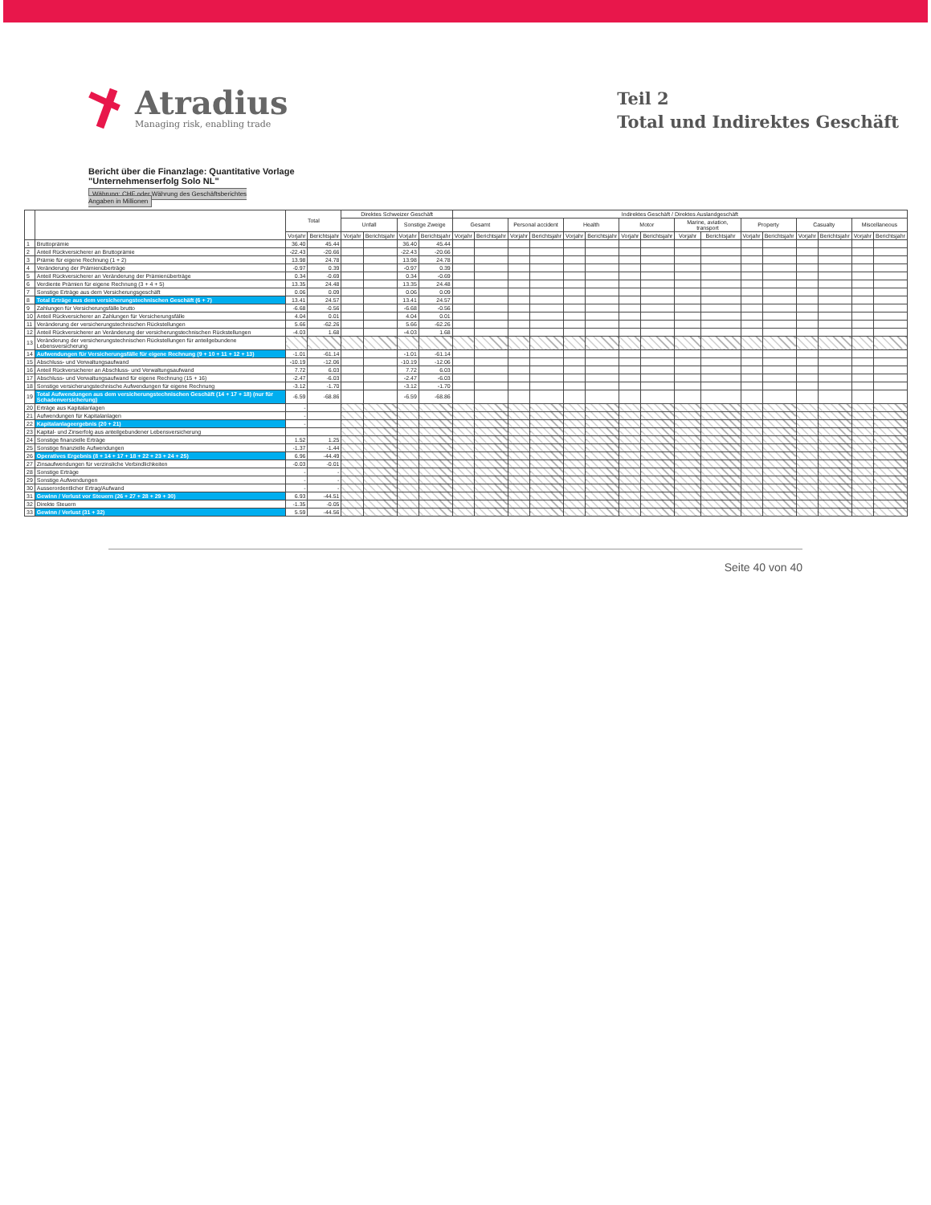Atradius
Managing risk, enabling trade
Teil 2
Total und Indirektes Geschäft
Bericht über die Finanzlage: Quantitative Vorlage
"Unternehmenserfolg Solo NL"
Währung: CHF oder Währung des Geschäftsberichtes
Angaben in Millionen
| | | Total | | Direktes Schweizer Geschäft | | | | Indirektes Geschäft / Direktes Auslandgeschäft | | | | | | | | | | | | | | | |
| --- | --- | --- | --- | --- | --- | --- | --- | --- | --- | --- | --- | --- | --- | --- | --- | --- | --- | --- | --- | --- | --- | --- | --- |
| | | | | Unfall | | Sonstige Zweige | | Gesamt | | Personal accident | | Health | | Motor | | Marine, aviation, transport | | Property | | Casualty | | Miscellaneous | |
| | | Vorjahr | Berichtsjahr | Vorjahr | Berichtsjahr | Vorjahr | Berichtsjahr | Vorjahr | Berichtsjahr | Vorjahr | Berichtsjahr | Vorjahr | Berichtsjahr | Vorjahr | Berichtsjahr | Vorjahr | Berichtsjahr | Vorjahr | Berichtsjahr | Vorjahr | Berichtsjahr | Vorjahr | Berichtsjahr |
| 1 | Bruttoprämie | 36.40 | 45.44 | | | 36.40 | 45.44 | | | | | | | | | | | | | | | | |
| 2 | Anteil Rückversicherer an Bruttoprämie | -22.43 | -20.66 | | | -22.43 | -20.66 | | | | | | | | | | | | | | | | |
| 3 | Prämie für eigene Rechnung (1 + 2) | 13.98 | 24.78 | | | 13.98 | 24.78 | | | | | | | | | | | | | | | | |
| 4 | Veränderung der Prämienüberträge | -0.97 | 0.39 | | | -0.97 | 0.39 | | | | | | | | | | | | | | | | |
| 5 | Anteil Rückversicherer an Veränderung der Prämienüberträge | 0.34 | -0.69 | | | 0.34 | -0.69 | | | | | | | | | | | | | | | | |
| 6 | Verdiente Prämien für eigene Rechnung (3 + 4 + 5) | 13.35 | 24.48 | | | 13.35 | 24.48 | | | | | | | | | | | | | | | | |
| 7 | Sonstige Erträge aus dem Versicherungsgeschäft | 0.06 | 0.09 | | | 0.06 | 0.09 | | | | | | | | | | | | | | | | |
| 8 | Total Erträge aus dem versicherungstechnischen Geschäft (6 + 7) | 13.41 | 24.57 | | | 13.41 | 24.57 | | | | | | | | | | | | | | | | |
| 9 | Zahlungen für Versicherungsfälle brutto | -6.68 | -0.56 | | | -6.68 | -0.56 | | | | | | | | | | | | | | | | |
| 10 | Anteil Rückversicherer an Zahlungen für Versicherungsfälle | 4.04 | 0.01 | | | 4.04 | 0.01 | | | | | | | | | | | | | | | | |
| 11 | Veränderung der versicherungstechnischen Rückstellungen | 5.66 | -62.26 | | | 5.66 | -62.26 | | | | | | | | | | | | | | | | |
| 12 | Anteil Rückversicherer an Veränderung der versicherungstechnischen Rückstellungen | -4.03 | 1.68 | | | -4.03 | 1.68 | | | | | | | | | | | | | | | | |
| 13 | Veränderung der versicherungstechnischen Rückstellungen für anteilgebundene Lebensversicherung | | | | | | | | | | | | | | | | | | | | | | |
| 14 | Aufwendungen für Versicherungsfälle für eigene Rechnung (9 + 10 + 11 + 12 + 13) | -1.01 | -61.14 | | | -1.01 | -61.14 | | | | | | | | | | | | | | | | |
| 15 | Abschluss- und Verwaltungsaufwand | -10.19 | -12.06 | | | -10.19 | -12.06 | | | | | | | | | | | | | | | | |
| 16 | Anteil Rückversicherer an Abschluss- und Verwaltungsaufwand | 7.72 | 6.03 | | | 7.72 | 6.03 | | | | | | | | | | | | | | | | |
| 17 | Abschluss- und Verwaltungsaufwand für eigene Rechnung (15 + 16) | -2.47 | -6.03 | | | -2.47 | -6.03 | | | | | | | | | | | | | | | | |
| 18 | Sonstige versicherungstechnische Aufwendungen für eigene Rechnung | -3.12 | -1.70 | | | -3.12 | -1.70 | | | | | | | | | | | | | | | | |
| 19 | Total Aufwendungen aus dem versicherungstechnischen Geschäft (14 + 17 + 18) (nur für Schadenversicherung) | -6.59 | -68.86 | | | -6.59 | -68.86 | | | | | | | | | | | | | | | | |
| 20 | Erträge aus Kapitalanlagen | - | | | | | | | | | | | | | | | | | | | | | |
| 21 | Aufwendungen für Kapitalanlagen | - | | | | | | | | | | | | | | | | | | | | | |
| 22 | Kapitalanlageergebnis (20 + 21) | - | | | | | | | | | | | | | | | | | | | | | |
| 23 | Kapital- und Zinserfolg aus anteilgebundener Lebensversicherung | | | | | | | | | | | | | | | | | | | | | | |
| 24 | Sonstige finanzielle Erträge | 1.52 | 1.25 | | | | | | | | | | | | | | | | | | | | |
| 25 | Sonstige finanzielle Aufwendungen | -1.37 | -1.44 | | | | | | | | | | | | | | | | | | | | |
| 26 | Operatives Ergebnis (8 + 14 + 17 + 18 + 22 + 23 + 24 + 25) | 6.96 | -44.49 | | | | | | | | | | | | | | | | | | | | |
| 27 | Zinsaufwendungen für verzinsliche Verbindlichkeiten | -0.03 | -0.01 | | | | | | | | | | | | | | | | | | | | |
| 28 | Sonstige Erträge | - | - | | | | | | | | | | | | | | | | | | | | |
| 29 | Sonstige Aufwendungen | - | - | | | | | | | | | | | | | | | | | | | | |
| 30 | Ausserordentlicher Ertrag/Aufwand | - | - | | | | | | | | | | | | | | | | | | | | |
| 31 | Gewinn / Verlust vor Steuern (26 + 27 + 28 + 29 + 30) | 6.93 | -44.51 | | | | | | | | | | | | | | | | | | | | |
| 32 | Direkte Steuern | -1.35 | -0.05 | | | | | | | | | | | | | | | | | | | | |
| 33 | Gewinn / Verlust (31 + 32) | 5.59 | -44.56 | | | | | | | | | | | | | | | | | | | | |
Seite 40 von 40